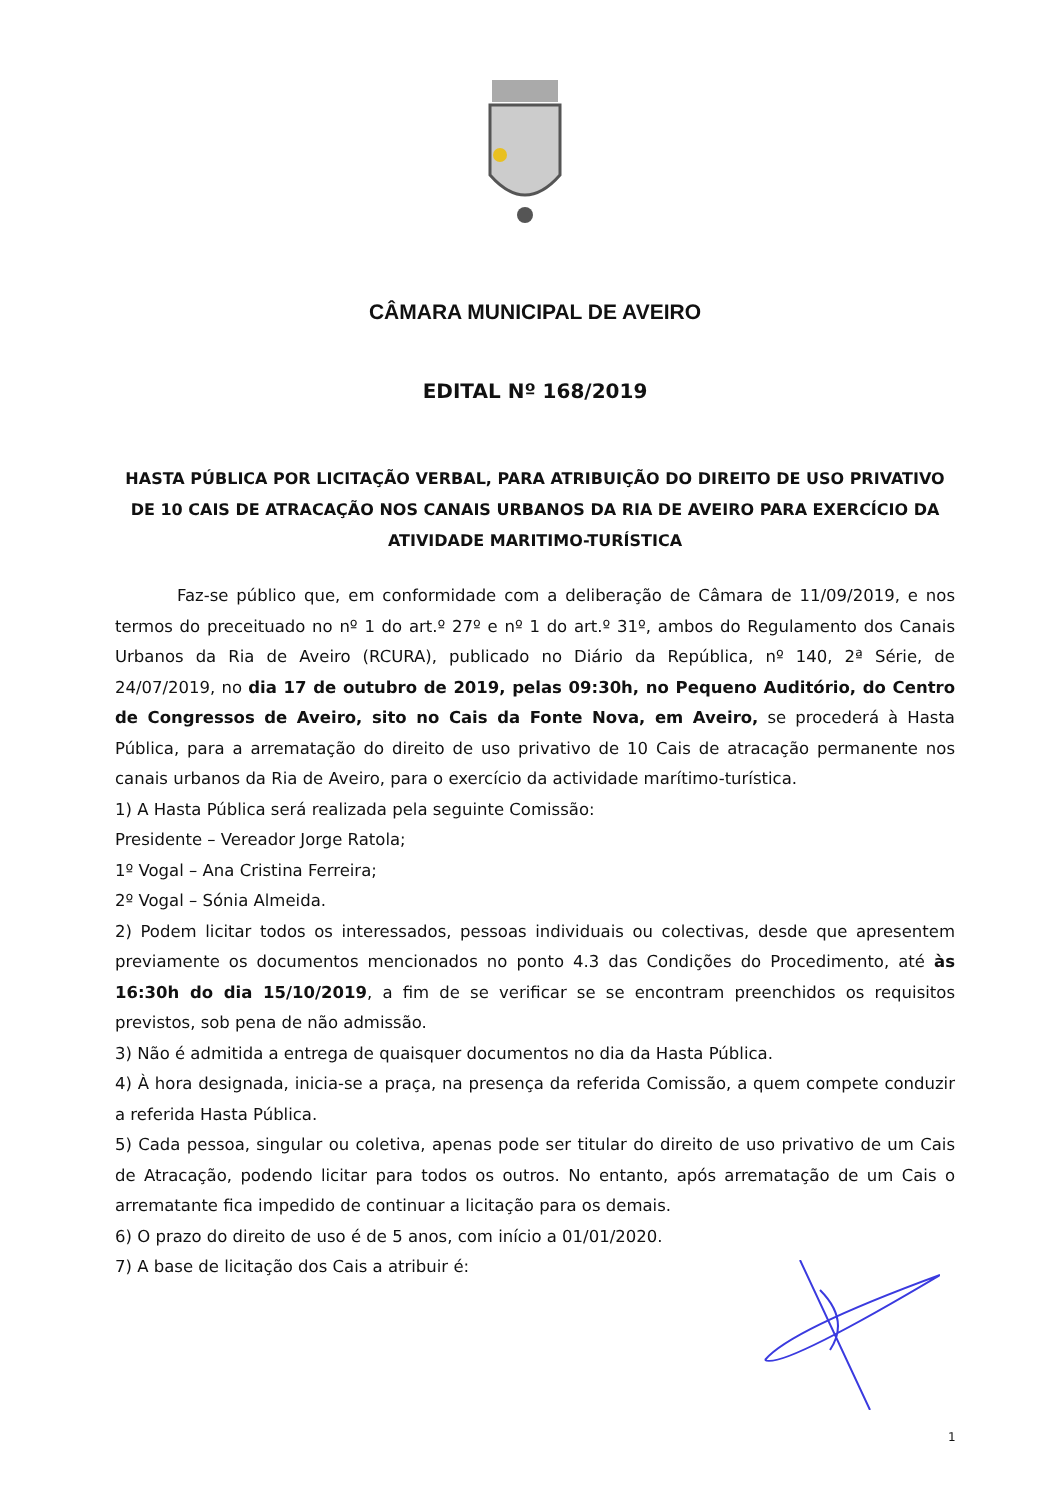CÂMARA MUNICIPAL DE AVEIRO
EDITAL Nº 168/2019
HASTA PÚBLICA POR LICITAÇÃO VERBAL, PARA ATRIBUIÇÃO DO DIREITO DE USO PRIVATIVO DE 10 CAIS DE ATRACAÇÃO NOS CANAIS URBANOS DA RIA DE AVEIRO PARA EXERCÍCIO DA ATIVIDADE MARITIMO-TURÍSTICA
Faz-se público que, em conformidade com a deliberação de Câmara de 11/09/2019, e nos termos do preceituado no nº 1 do art.º 27º e nº 1 do art.º 31º, ambos do Regulamento dos Canais Urbanos da Ria de Aveiro (RCURA), publicado no Diário da República, nº 140, 2ª Série, de 24/07/2019, no dia 17 de outubro de 2019, pelas 09:30h, no Pequeno Auditório, do Centro de Congressos de Aveiro, sito no Cais da Fonte Nova, em Aveiro, se procederá à Hasta Pública, para a arrematação do direito de uso privativo de 10 Cais de atracação permanente nos canais urbanos da Ria de Aveiro, para o exercício da actividade marítimo-turística.
1) A Hasta Pública será realizada pela seguinte Comissão:
Presidente – Vereador Jorge Ratola;
1º Vogal – Ana Cristina Ferreira;
2º Vogal – Sónia Almeida.
2) Podem licitar todos os interessados, pessoas individuais ou colectivas, desde que apresentem previamente os documentos mencionados no ponto 4.3 das Condições do Procedimento, até às 16:30h do dia 15/10/2019, a fim de se verificar se se encontram preenchidos os requisitos previstos, sob pena de não admissão.
3) Não é admitida a entrega de quaisquer documentos no dia da Hasta Pública.
4) À hora designada, inicia-se a praça, na presença da referida Comissão, a quem compete conduzir a referida Hasta Pública.
5) Cada pessoa, singular ou coletiva, apenas pode ser titular do direito de uso privativo de um Cais de Atracação, podendo licitar para todos os outros. No entanto, após arrematação de um Cais o arrematante fica impedido de continuar a licitação para os demais.
6) O prazo do direito de uso é de 5 anos, com início a 01/01/2020.
7) A base de licitação dos Cais a atribuir é:
1